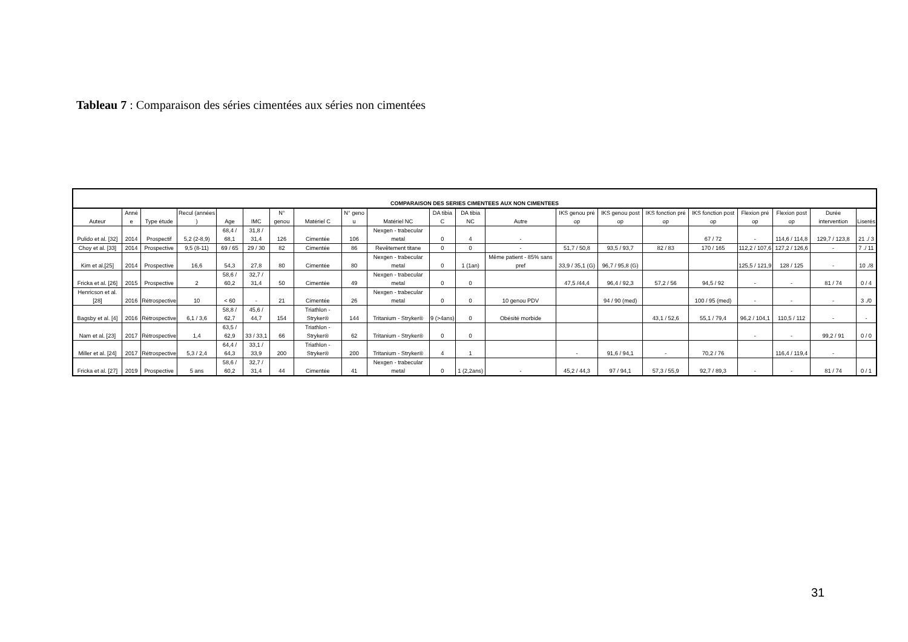Tableau 7 : Comparaison des séries cimentées aux séries non cimentées
| COMPARAISON DES SERIES CIMENTEES AUX NON CIMENTEES | | | | | | | | | | | | | | | | | | | | |
| Auteur | Anné e | Type étude | Recul (années ) | Age | IMC | N° genou | Matériel C | N° geno u | Matériel NC | DA tibia C | DA tibia NC | Autre | IKS genou pré op | IKS genou post op | IKS fonction pré op | IKS fonction post op | Flexion pré op | Flexion post op | Durée intervention | Liserés |
| Pulido et al. [32] | 2014 | Prospectif | 5,2 (2-8,9) | 68,4 / 68,1 | 31,8 / 31,4 | 126 | Cimentée | 106 | Nexgen - trabecular metal | 0 | 4 | - | | | | 67 / 72 | - | 114,6 / 114,8 | 129,7 / 123,8 | 21 ./ 3 |
| Choy et al. [33] | 2014 | Prospective | 9,5 (8-11) | 69 / 65 | 29 / 30 | 82 | Cimentée | 86 | Revêtement titane | 0 | 0 | - | 51,7 / 50,8 | 93,5 / 93,7 | 82 / 83 | 170 / 165 | 112,2 / 107,6 | 127,2 / 126,6 | - | 7 ./ 11 |
| Kim et al.[25] | 2014 | Prospective | 16,6 | 54,3 | 27,8 | 80 | Cimentée | 80 | Nexgen - trabecular metal | 0 | 1 (1an) | Même patient - 85% sans pref | 33,9 / 35,1 (G) | 96,7 / 95,8 (G) | | | 125,5 / 121,9 | 128 / 125 | - | 10 ./8 |
| Fricka et al. [26] | 2015 | Prospective | 2 | 58,6 / 60,2 | 32,7 / 31,4 | 50 | Cimentée | 49 | Nexgen - trabecular metal | 0 | 0 | | 47,5 /44,4 | 96,4 / 92,3 | 57,2 / 56 | 94,5 / 92 | - | - | 81 / 74 | 0 / 4 |
| Henricson et al. [28] | 2016 | Rétrospective | 10 | < 60 | - | 21 | Cimentée | 26 | Nexgen - trabecular metal | 0 | 0 | 10 genou PDV | | 94 / 90 (med) | | 100 / 95 (med) | - | - | - | 3 ./0 |
| Bagsby et al. [4] | 2016 | Rétrospective | 6,1 / 3,6 | 58,8 / 62,7 | 45,6 / 44,7 | 154 | Triathlon - Stryker® | 144 | Tritanium - Stryker® | 9 (>4ans) | 0 | Obésité morbide | | | 43,1 / 52,6 | 55,1 / 79,4 | 96,2 / 104,1 | 110,5 / 112 | - | - |
| Nam et al. [23] | 2017 | Rétrospective | 1,4 | 63,5 / 62,9 | 33 / 33,1 | 66 | Triathlon - Stryker® | 62 | Tritanium - Stryker® | 0 | 0 | | | | | | - | - | 99,2 / 91 | 0 / 0 |
| Miller et al. [24] | 2017 | Rétrospective | 5,3 / 2,4 | 64,4 / 64,3 | 33,1 / 33,9 | 200 | Triathlon - Stryker® | 200 | Tritanium - Stryker® | 4 | 1 | | - | 91,6 / 94,1 | - | 70,2 / 76 | | 116,4 / 119,4 | - | |
| Fricka et al. [27] | 2019 | Prospective | 5 ans | 58,6 / 60,2 | 32,7 / 31,4 | 44 | Cimentée | 41 | Nexgen - trabecular metal | 0 | 1 (2,2ans) | - | 45,2 / 44,3 | 97 / 94,1 | 57,3 / 55,9 | 92,7 / 89,3 | - | - | 81 / 74 | 0 / 1 |
31